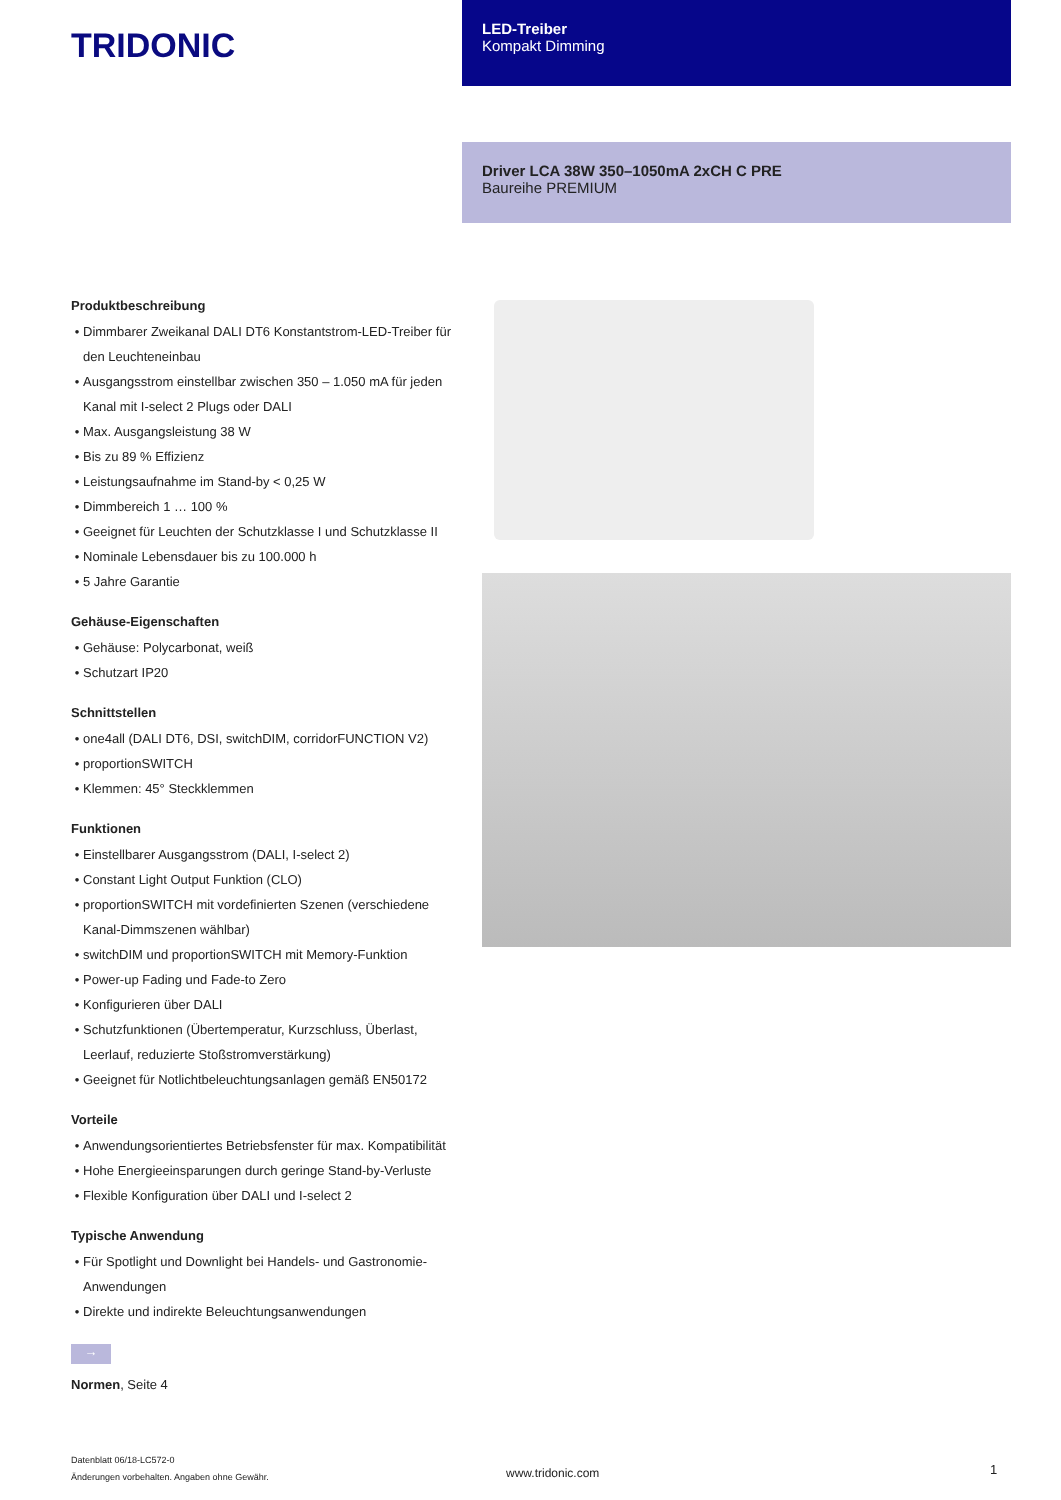TRIDONIC
LED-Treiber
Kompakt Dimming
Driver LCA 38W 350–1050mA 2xCH C PRE
Baureihe PREMIUM
Produktbeschreibung
Dimmbarer Zweikanal DALI DT6 Konstantstrom-LED-Treiber für den Leuchteneinbau
Ausgangsstrom einstellbar zwischen 350 – 1.050 mA für jeden Kanal mit I-select 2 Plugs oder DALI
Max. Ausgangsleistung 38 W
Bis zu 89 % Effizienz
Leistungsaufnahme im Stand-by < 0,25 W
Dimmbereich 1 … 100 %
Geeignet für Leuchten der Schutzklasse I und Schutzklasse II
Nominale Lebensdauer bis zu 100.000 h
5 Jahre Garantie
Gehäuse-Eigenschaften
Gehäuse: Polycarbonat, weiß
Schutzart IP20
Schnittstellen
one4all (DALI DT6, DSI, switchDIM, corridorFUNCTION V2)
proportionSWITCH
Klemmen: 45° Steckklemmen
Funktionen
Einstellbarer Ausgangsstrom (DALI, I-select 2)
Constant Light Output Funktion (CLO)
proportionSWITCH mit vordefinierten Szenen (verschiedene Kanal-Dimmszenen wählbar)
switchDIM und proportionSWITCH mit Memory-Funktion
Power-up Fading und Fade-to Zero
Konfigurieren über DALI
Schutzfunktionen (Übertemperatur, Kurzschluss, Überlast, Leerlauf, reduzierte Stoßstromverstärkung)
Geeignet für Notlichtbeleuchtungsanlagen gemäß EN50172
Vorteile
Anwendungsorientiertes Betriebsfenster für max. Kompatibilität
Hohe Energieeinsparungen durch geringe Stand-by-Verluste
Flexible Konfiguration über DALI und I-select 2
Typische Anwendung
Für Spotlight und Downlight bei Handels- und Gastronomie-Anwendungen
Direkte und indirekte Beleuchtungsanwendungen
→
Normen, Seite 4
Datenblatt 06/18-LC572-0
Änderungen vorbehalten. Angaben ohne Gewähr.
www.tridonic.com 1